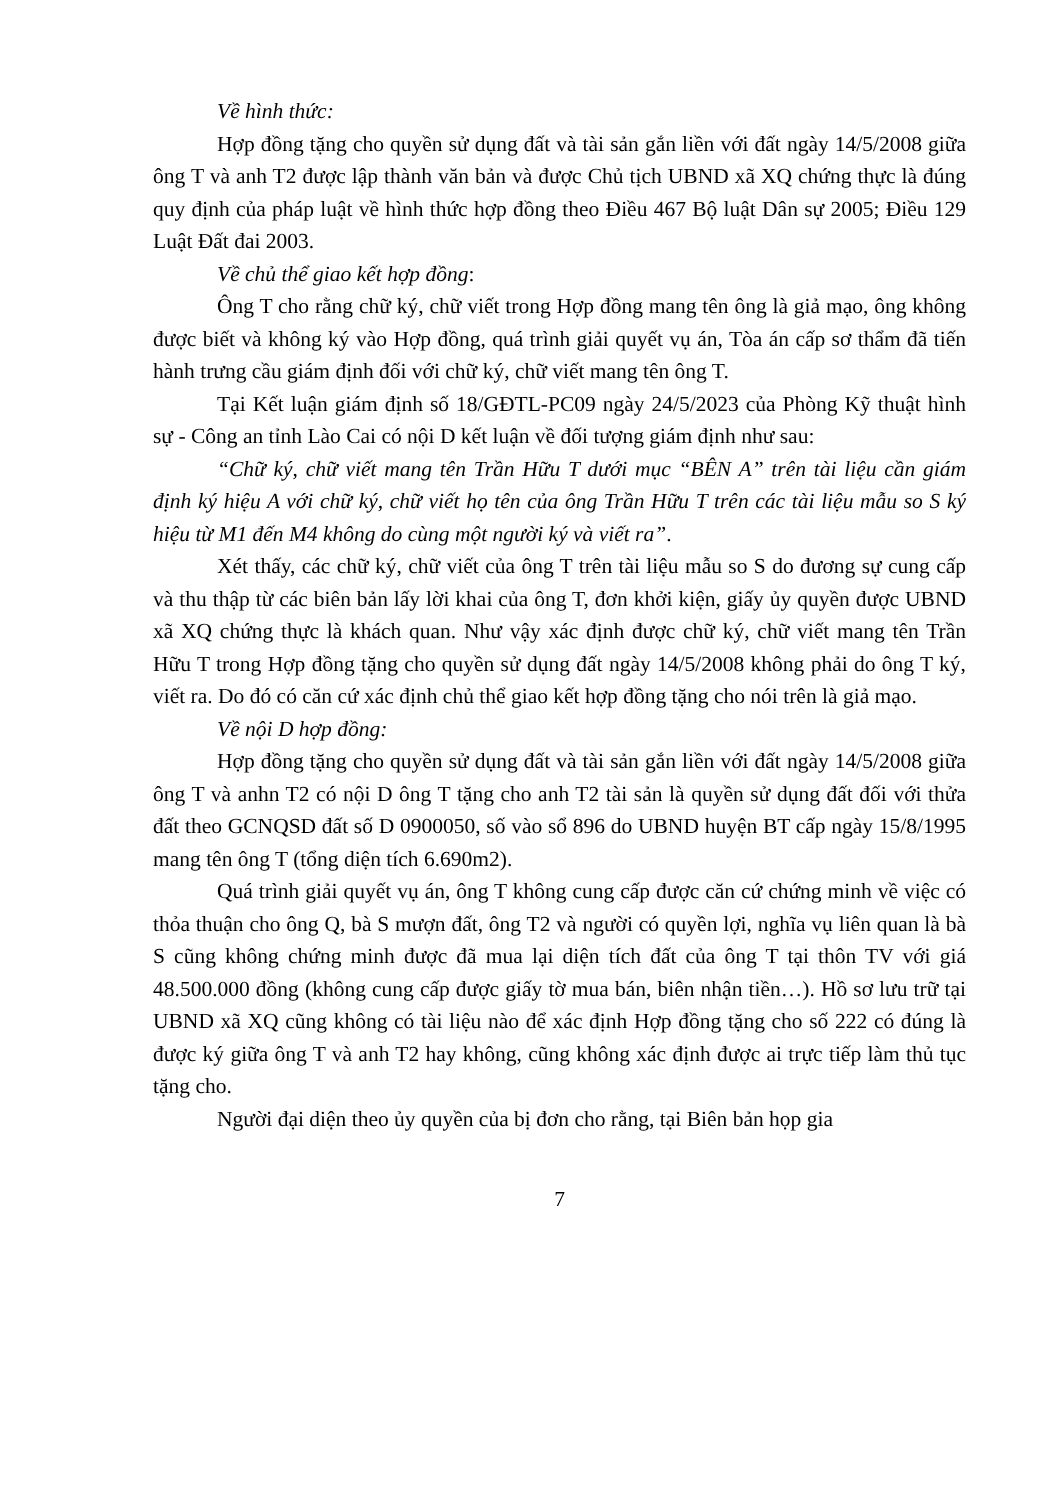Về hình thức:
Hợp đồng tặng cho quyền sử dụng đất và tài sản gắn liền với đất ngày 14/5/2008 giữa ông T và anh T2 được lập thành văn bản và được Chủ tịch UBND xã XQ chứng thực là đúng quy định của pháp luật về hình thức hợp đồng theo Điều 467 Bộ luật Dân sự 2005; Điều 129 Luật Đất đai 2003.
Về chủ thể giao kết hợp đồng:
Ông T cho rằng chữ ký, chữ viết trong Hợp đồng mang tên ông là giả mạo, ông không được biết và không ký vào Hợp đồng, quá trình giải quyết vụ án, Tòa án cấp sơ thẩm đã tiến hành trưng cầu giám định đối với chữ ký, chữ viết mang tên ông T.
Tại Kết luận giám định số 18/GĐTL-PC09 ngày 24/5/2023 của Phòng Kỹ thuật hình sự - Công an tỉnh Lào Cai có nội D kết luận về đối tượng giám định như sau:
“Chữ ký, chữ viết mang tên Trần Hữu T dưới mục “BÊN A” trên tài liệu cần giám định ký hiệu A với chữ ký, chữ viết họ tên của ông Trần Hữu T trên các tài liệu mẫu so S ký hiệu từ M1 đến M4 không do cùng một người ký và viết ra”.
Xét thấy, các chữ ký, chữ viết của ông T trên tài liệu mẫu so S do đương sự cung cấp và thu thập từ các biên bản lấy lời khai của ông T, đơn khởi kiện, giấy ủy quyền được UBND xã XQ chứng thực là khách quan. Như vậy xác định được chữ ký, chữ viết mang tên Trần Hữu T trong Hợp đồng tặng cho quyền sử dụng đất ngày 14/5/2008 không phải do ông T ký, viết ra. Do đó có căn cứ xác định chủ thể giao kết hợp đồng tặng cho nói trên là giả mạo.
Về nội D hợp đồng:
Hợp đồng tặng cho quyền sử dụng đất và tài sản gắn liền với đất ngày 14/5/2008 giữa ông T và anhn T2 có nội D ông T tặng cho anh T2 tài sản là quyền sử dụng đất đối với thửa đất theo GCNQSD đất số D 0900050, số vào sổ 896 do UBND huyện BT cấp ngày 15/8/1995 mang tên ông T (tổng diện tích 6.690m2).
Quá trình giải quyết vụ án, ông T không cung cấp được căn cứ chứng minh về việc có thỏa thuận cho ông Q, bà S mượn đất, ông T2 và người có quyền lợi, nghĩa vụ liên quan là bà S cũng không chứng minh được đã mua lại diện tích đất của ông T tại thôn TV với giá 48.500.000 đồng (không cung cấp được giấy tờ mua bán, biên nhận tiền…). Hồ sơ lưu trữ tại UBND xã XQ cũng không có tài liệu nào để xác định Hợp đồng tặng cho số 222 có đúng là được ký giữa ông T và anh T2 hay không, cũng không xác định được ai trực tiếp làm thủ tục tặng cho.
Người đại diện theo ủy quyền của bị đơn cho rằng, tại Biên bản họp gia
7